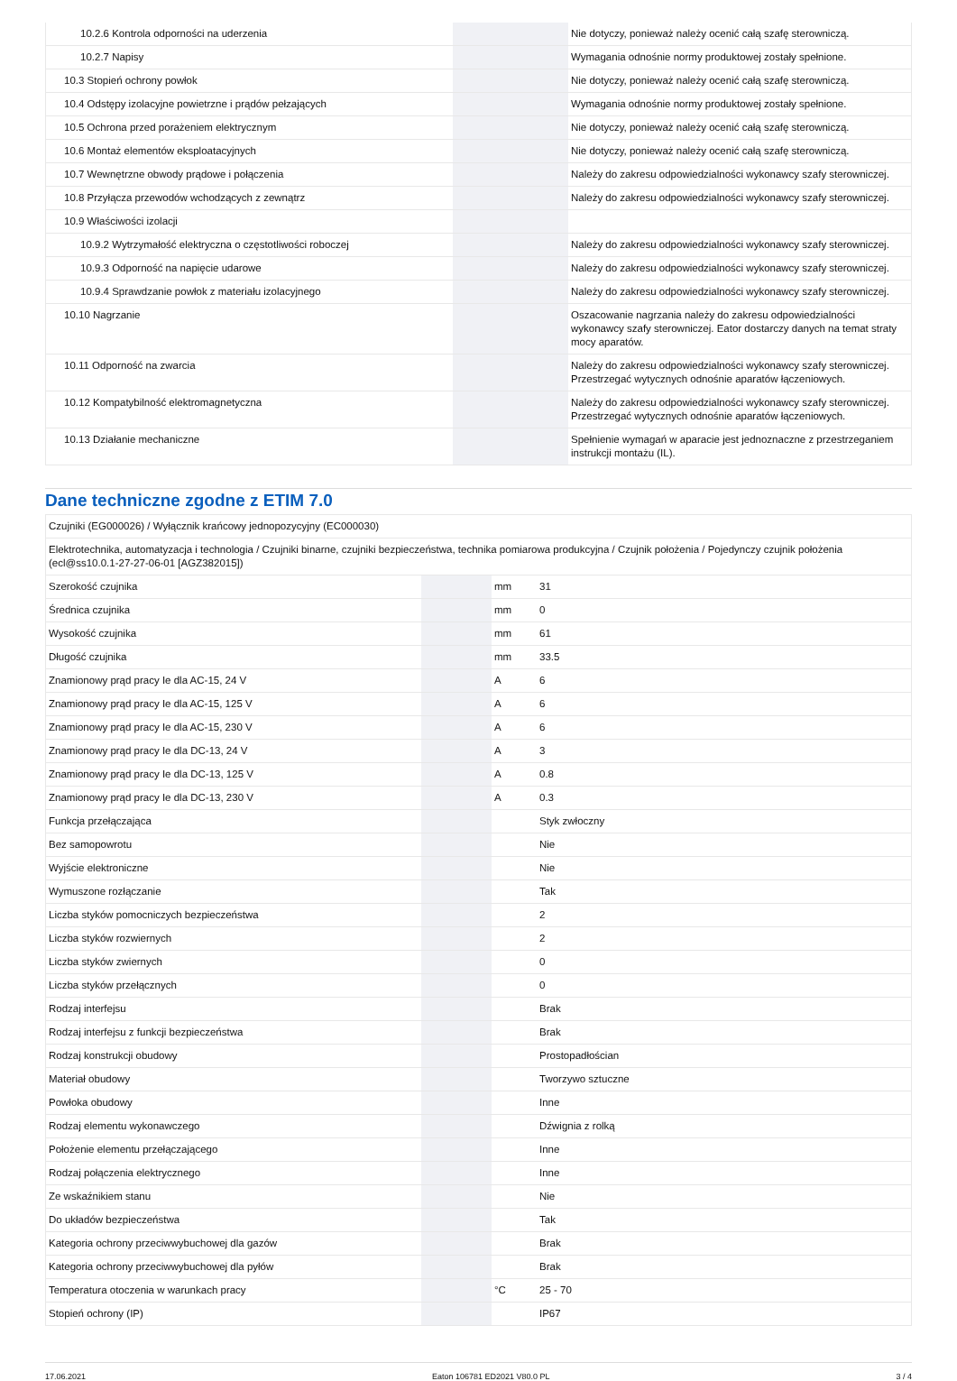| 10.2.6 Kontrola odporności na uderzenia | | | Nie dotyczy, ponieważ należy ocenić całą szafę sterowniczą. |
| 10.2.7 Napisy | | | Wymagania odnośnie normy produktowej zostały spełnione. |
| 10.3 Stopień ochrony powłok | | | Nie dotyczy, ponieważ należy ocenić całą szafę sterowniczą. |
| 10.4 Odstępy izolacyjne powietrzne i prądów pełzających | | | Wymagania odnośnie normy produktowej zostały spełnione. |
| 10.5 Ochrona przed porażeniem elektrycznym | | | Nie dotyczy, ponieważ należy ocenić całą szafę sterowniczą. |
| 10.6 Montaż elementów eksploatacyjnych | | | Nie dotyczy, ponieważ należy ocenić całą szafę sterowniczą. |
| 10.7 Wewnętrzne obwody prądowe i połączenia | | | Należy do zakresu odpowiedzialności wykonawcy szafy sterowniczej. |
| 10.8 Przyłącza przewodów wchodzących z zewnątrz | | | Należy do zakresu odpowiedzialności wykonawcy szafy sterowniczej. |
| 10.9 Właściwości izolacji | | | |
| 10.9.2 Wytrzymałość elektryczna o częstotliwości roboczej | | | Należy do zakresu odpowiedzialności wykonawcy szafy sterowniczej. |
| 10.9.3 Odporność na napięcie udarowe | | | Należy do zakresu odpowiedzialności wykonawcy szafy sterowniczej. |
| 10.9.4 Sprawdzanie powłok z materiału izolacyjnego | | | Należy do zakresu odpowiedzialności wykonawcy szafy sterowniczej. |
| 10.10 Nagrzanie | | | Oszacowanie nagrzania należy do zakresu odpowiedzialności wykonawcy szafy sterowniczej. Eator dostarczy danych na temat straty mocy aparatów. |
| 10.11 Odporność na zwarcia | | | Należy do zakresu odpowiedzialności wykonawcy szafy sterowniczej. Przestrzegać wytycznych odnośnie aparatów łączeniowych. |
| 10.12 Kompatybilność elektromagnetyczna | | | Należy do zakresu odpowiedzialności wykonawcy szafy sterowniczej. Przestrzegać wytycznych odnośnie aparatów łączeniowych. |
| 10.13 Działanie mechaniczne | | | Spełnienie wymagań w aparacie jest jednoznaczne z przestrzeganiem instrukcji montażu (IL). |
Dane techniczne zgodne z ETIM 7.0
| Czujniki (EG000026) / Wyłącznik krańcowy jednopozycyjny (EC000030) | | | |
| Elektrotechnika, automatyzacja i technologia / Czujniki binarne, czujniki bezpieczeństwa, technika pomiarowa produkcyjna / Czujnik położenia / Pojedynczy czujnik położenia (ecl@ss10.0.1-27-27-06-01 [AGZ382015]) | | | |
| Szerokość czujnika | | mm | 31 |
| Średnica czujnika | | mm | 0 |
| Wysokość czujnika | | mm | 61 |
| Długość czujnika | | mm | 33.5 |
| Znamionowy prąd pracy Ie dla AC-15, 24 V | | A | 6 |
| Znamionowy prąd pracy Ie dla AC-15, 125 V | | A | 6 |
| Znamionowy prąd pracy Ie dla AC-15, 230 V | | A | 6 |
| Znamionowy prąd pracy Ie dla DC-13, 24 V | | A | 3 |
| Znamionowy prąd pracy Ie dla DC-13, 125 V | | A | 0.8 |
| Znamionowy prąd pracy Ie dla DC-13, 230 V | | A | 0.3 |
| Funkcja przełączająca | | | Styk zwłoczny |
| Bez samopowrotu | | | Nie |
| Wyjście elektroniczne | | | Nie |
| Wymuszone rozłączanie | | | Tak |
| Liczba styków pomocniczych bezpieczeństwa | | | 2 |
| Liczba styków rozwiernych | | | 2 |
| Liczba styków zwiernych | | | 0 |
| Liczba styków przełącznych | | | 0 |
| Rodzaj interfejsu | | | Brak |
| Rodzaj interfejsu z funkcji bezpieczeństwa | | | Brak |
| Rodzaj konstrukcji obudowy | | | Prostopadłościan |
| Materiał obudowy | | | Tworzywo sztuczne |
| Powłoka obudowy | | | Inne |
| Rodzaj elementu wykonawczego | | | Dźwignia z rolką |
| Położenie elementu przełączającego | | | Inne |
| Rodzaj połączenia elektrycznego | | | Inne |
| Ze wskaźnikiem stanu | | | Nie |
| Do układów bezpieczeństwa | | | Tak |
| Kategoria ochrony przeciwwybuchowej dla gazów | | | Brak |
| Kategoria ochrony przeciwwybuchowej dla pyłów | | | Brak |
| Temperatura otoczenia w warunkach pracy | | °C | 25 - 70 |
| Stopień ochrony (IP) | | | IP67 |
17.06.2021 Eaton 106781 ED2021 V80.0 PL 3 / 4